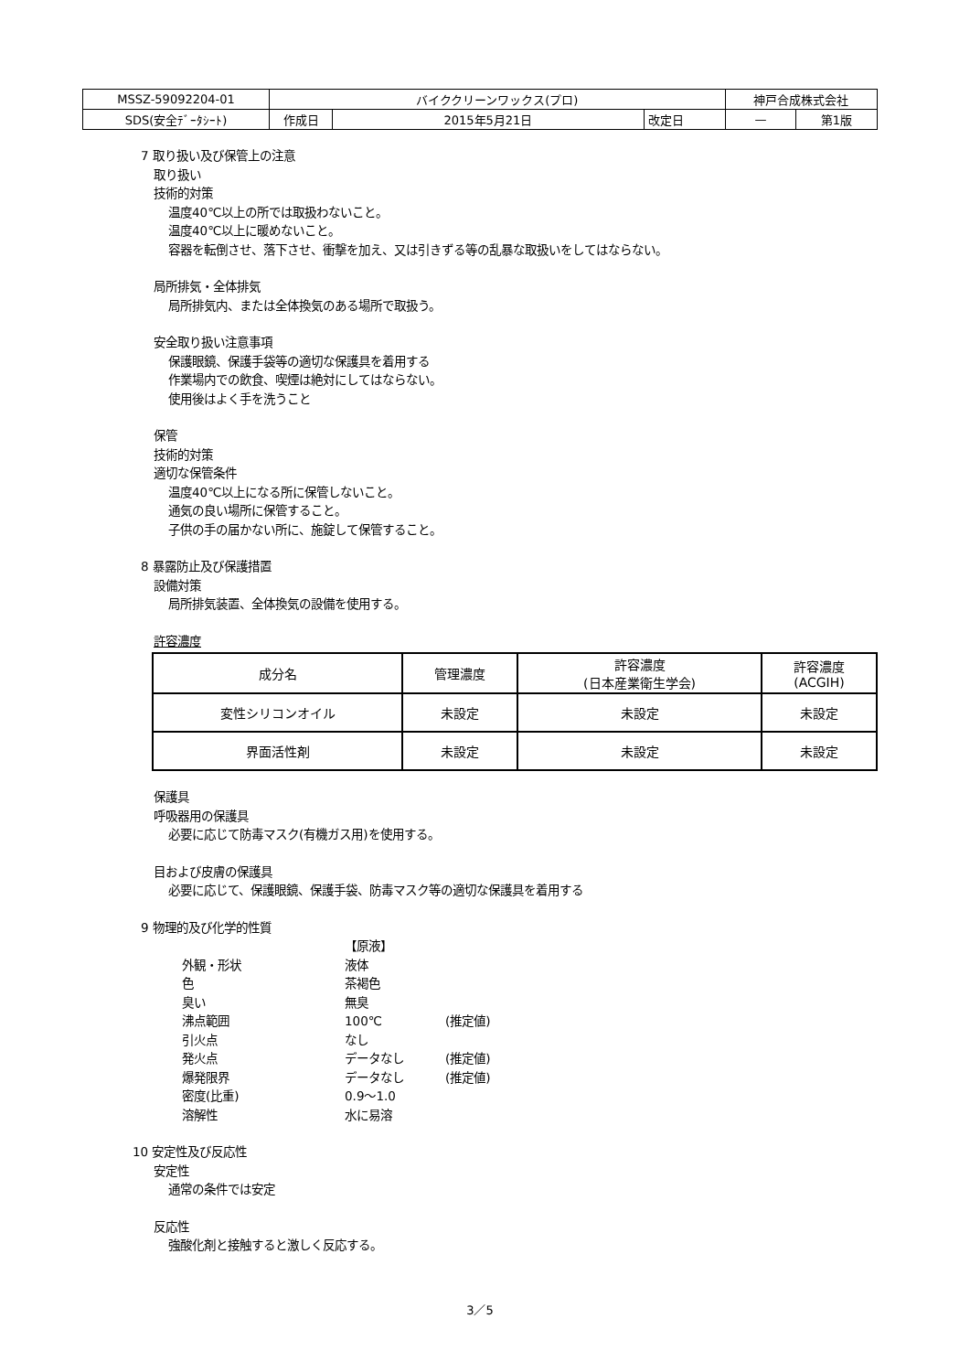| MSSZ-59092204-01 | バイククリーンワックス(プロ) | | | 神戸合成株式会社 | |
| SDS(安全ﾃﾞｰﾀｼｰﾄ) | 作成日 | 2015年5月21日 | 改定日 | — | 第1版 |
7 取り扱い及び保管上の注意
取り扱い
技術的対策
温度40℃以上の所では取扱わないこと。
温度40℃以上に暖めないこと。
容器を転倒させ、落下させ、衝撃を加え、又は引きずる等の乱暴な取扱いをしてはならない。
局所排気・全体排気
局所排気内、または全体換気のある場所で取扱う。
安全取り扱い注意事項
保護眼鏡、保護手袋等の適切な保護具を着用する
作業場内での飲食、喫煙は絶対にしてはならない。
使用後はよく手を洗うこと
保管
技術的対策
適切な保管条件
温度40℃以上になる所に保管しないこと。
通気の良い場所に保管すること。
子供の手の届かない所に、施錠して保管すること。
8 暴露防止及び保護措置
設備対策
局所排気装置、全体換気の設備を使用する。
許容濃度
| 成分名 | 管理濃度 | 許容濃度 (日本産業衛生学会) | 許容濃度 (ACGIH) |
| --- | --- | --- | --- |
| 変性シリコンオイル | 未設定 | 未設定 | 未設定 |
| 界面活性剤 | 未設定 | 未設定 | 未設定 |
保護具
呼吸器用の保護具
必要に応じて防毒マスク(有機ガス用)を使用する。
目および皮膚の保護具
必要に応じて、保護眼鏡、保護手袋、防毒マスク等の適切な保護具を着用する
9 物理的及び化学的性質
【原液】 外観・形状 液体 色 茶褐色 臭い 無臭 沸点範囲 100℃ (推定値) 引火点 なし 発火点 データなし (推定値) 爆発限界 データなし (推定値) 密度(比重) 0.9～1.0 溶解性 水に易溶
10 安定性及び反応性
安定性
通常の条件では安定
反応性
強酸化剤と接触すると激しく反応する。
3／5